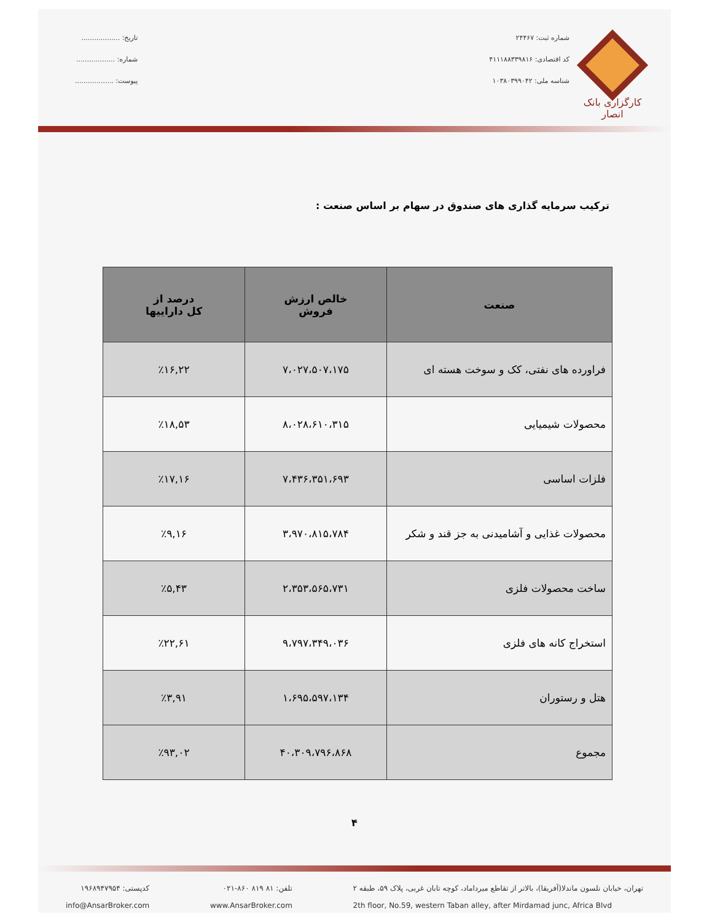کارگزاری بانک انصار
شماره ثبت: ۲۴۴۶۷
کد اقتصادی: ۴۱۱۱۸۸۳۳۹۸۱۶
شناسه ملی: ۱۰۳۸۰۳۹۹۰۴۲
تاریخ: ..................
شماره: ..................
پیوست: ..................
ترکیب سرمایه گذاری های صندوق در سهام بر اساس صنعت :
| صنعت | خالص ارزش فروش | درصد از کل داراییها |
| --- | --- | --- |
| فراورده های نفتی، کک و سوخت هسته ای | ۷،۰۲۷،۵۰۷،۱۷۵ | ٪۱۶,۲۲ |
| محصولات شیمیایی | ۸،۰۲۸،۶۱۰،۳۱۵ | ٪۱۸,۵۳ |
| فلزات اساسی | ۷،۴۳۶،۳۵۱،۶۹۳ | ٪۱۷,۱۶ |
| محصولات غذایی و آشامیدنی به جز قند و شکر | ۳،۹۷۰،۸۱۵،۷۸۴ | ٪۹,۱۶ |
| ساخت محصولات فلزی | ۲،۳۵۳،۵۶۵،۷۳۱ | ٪۵,۴۳ |
| استخراج کانه های فلزی | ۹،۷۹۷،۳۴۹،۰۳۶ | ٪۲۲,۶۱ |
| هتل و رستوران | ۱،۶۹۵،۵۹۷،۱۳۴ | ٪۳,۹۱ |
| مجموع | ۴۰،۳۰۹،۷۹۶،۸۶۸ | ٪۹۳,۰۲ |
۴
تهران، خیابان نلسون ماندلا(آفریقا)، بالاتر از تقاطع میرداماد، کوچه تابان غربی، پلاک ۵۹، طبقه ۲
2th floor, No.59, western Taban alley, after Mirdamad junc, Africa Blvd
تلفن: ۸۱ ۸۱۹ ۸۶۰-۰۲۱
www.AnsarBroker.com
کدپستی: ۱۹۶۸۹۴۷۹۵۴
info@AnsarBroker.com